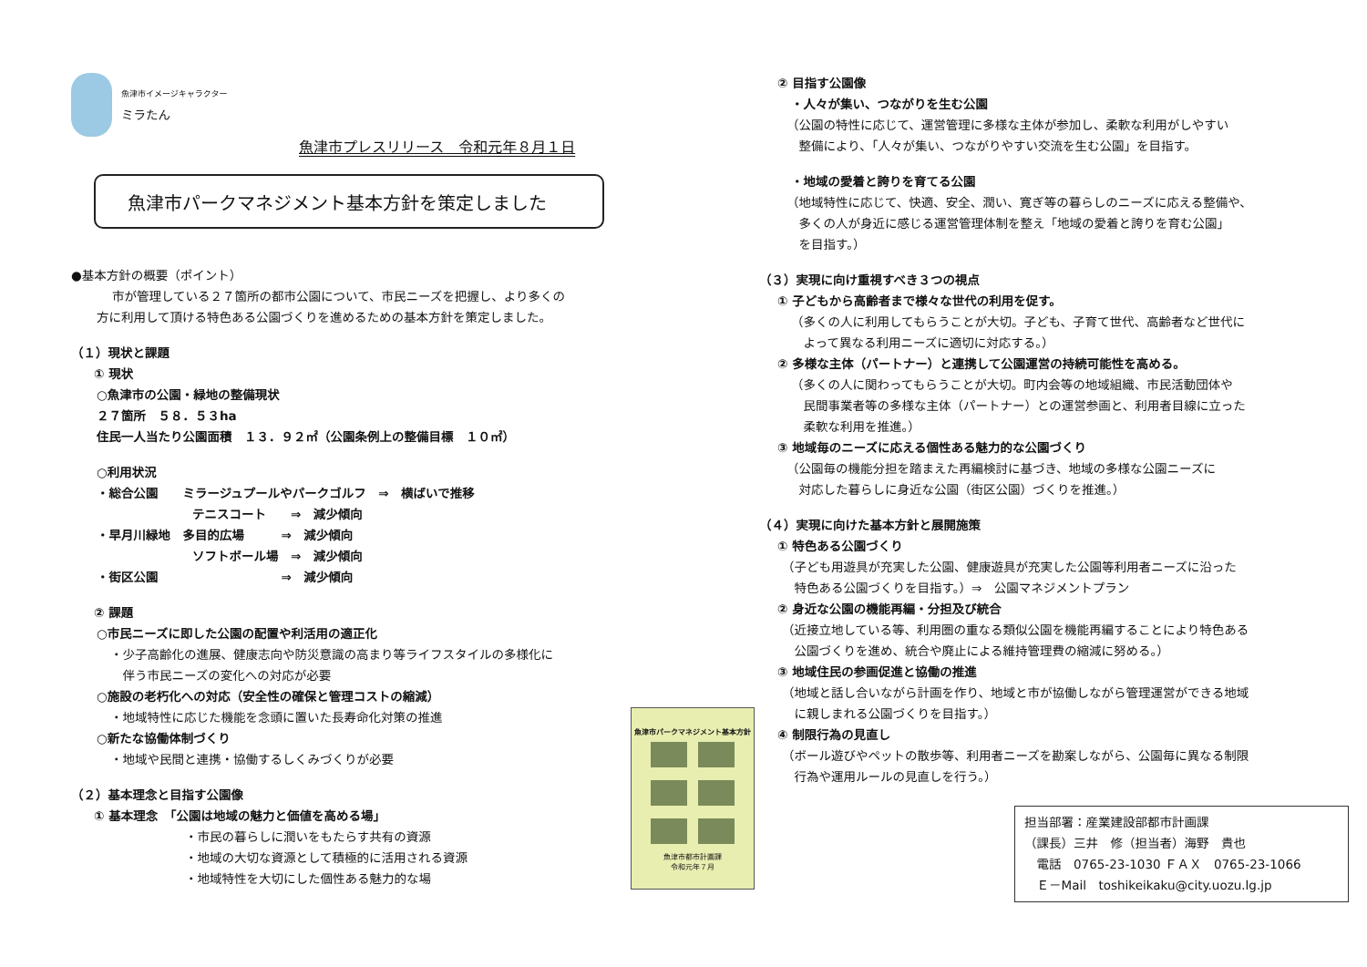魚津市イメージキャラクター
ミラたん
魚津市プレスリリース　令和元年８月１日
魚津市パークマネジメント基本方針を策定しました
●基本方針の概要（ポイント）
市が管理している２７箇所の都市公園について、市民ニーズを把握し、より多くの
方に利用して頂ける特色ある公園づくりを進めるための基本方針を策定しました。
（１）現状と課題
① 現状
○魚津市の公園・緑地の整備現状
２７箇所　５８．５３ha
住民一人当たり公園面積　１３．９２㎡（公園条例上の整備目標　１０㎡）
○利用状況
・総合公園　　ミラージュプールやパークゴルフ　⇒　横ばいで推移
テニスコート　　⇒　減少傾向
・早月川緑地　多目的広場　　　⇒　減少傾向
ソフトボール場　⇒　減少傾向
・街区公園　　　　　　　　　　⇒　減少傾向
② 課題
○市民ニーズに即した公園の配置や利活用の適正化
・少子高齢化の進展、健康志向や防災意識の高まり等ライフスタイルの多様化に
　伴う市民ニーズの変化への対応が必要
○施設の老朽化への対応（安全性の確保と管理コストの縮減）
魚津市パークマネジメント基本方針
魚津市都市計画課
令和元年７月
・地域特性に応じた機能を念頭に置いた長寿命化対策の推進
○新たな協働体制づくり
・地域や民間と連携・協働するしくみづくりが必要
（２）基本理念と目指す公園像
① 基本理念　「公園は地域の魅力と価値を高める場」
・市民の暮らしに潤いをもたらす共有の資源
・地域の大切な資源として積極的に活用される資源
・地域特性を大切にした個性ある魅力的な場
② 目指す公園像
・人々が集い、つながりを生む公園
（公園の特性に応じて、運営管理に多様な主体が参加し、柔軟な利用がしやすい
　整備により、「人々が集い、つながりやすい交流を生む公園」を目指す。
・地域の愛着と誇りを育てる公園
（地域特性に応じて、快適、安全、潤い、寛ぎ等の暮らしのニーズに応える整備や、
　多くの人が身近に感じる運営管理体制を整え「地域の愛着と誇りを育む公園」
　を目指す。）
（３）実現に向け重視すべき３つの視点
① 子どもから高齢者まで様々な世代の利用を促す。
（多くの人に利用してもらうことが大切。子ども、子育て世代、高齢者など世代に
　よって異なる利用ニーズに適切に対応する。）
② 多様な主体（パートナー）と連携して公園運営の持続可能性を高める。
（多くの人に関わってもらうことが大切。町内会等の地域組織、市民活動団体や
　民間事業者等の多様な主体（パートナー）との運営参画と、利用者目線に立った
　柔軟な利用を推進。）
③ 地域毎のニーズに応える個性ある魅力的な公園づくり
（公園毎の機能分担を踏まえた再編検討に基づき、地域の多様な公園ニーズに
　対応した暮らしに身近な公園（街区公園）づくりを推進。）
（４）実現に向けた基本方針と展開施策
① 特色ある公園づくり
（子ども用遊具が充実した公園、健康遊具が充実した公園等利用者ニーズに沿った
　特色ある公園づくりを目指す。）⇒　公園マネジメントプラン
② 身近な公園の機能再編・分担及び統合
（近接立地している等、利用圏の重なる類似公園を機能再編することにより特色ある
　公園づくりを進め、統合や廃止による維持管理費の縮減に努める。）
③ 地域住民の参画促進と協働の推進
（地域と話し合いながら計画を作り、地域と市が協働しながら管理運営ができる地域
　に親しまれる公園づくりを目指す。）
④ 制限行為の見直し
（ボール遊びやペットの散歩等、利用者ニーズを勘案しながら、公園毎に異なる制限
　行為や運用ルールの見直しを行う。）
担当部署：産業建設部都市計画課
（課長）三井　修（担当者）海野　貴也
　電話　0765-23-1030 ＦＡＸ　0765-23-1066
　Ｅ－Mail　toshikeikaku@city.uozu.lg.jp